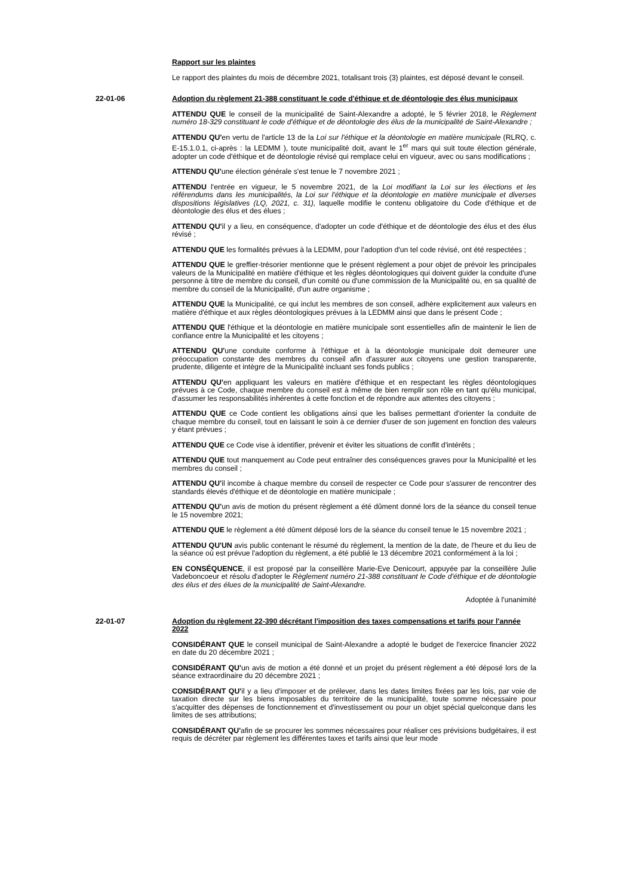Rapport sur les plaintes
Le rapport des plaintes du mois de décembre 2021, totalisant trois (3) plaintes, est déposé devant le conseil.
22-01-06 Adoption du règlement 21-388 constituant le code d'éthique et de déontologie des élus municipaux
ATTENDU QUE le conseil de la municipalité de Saint-Alexandre a adopté, le 5 février 2018, le Règlement numéro 18-329 constituant le code d'éthique et de déontologie des élus de la municipalité de Saint-Alexandre ;
ATTENDU QU'en vertu de l'article 13 de la Loi sur l'éthique et la déontologie en matière municipale (RLRQ, c. E-15.1.0.1, ci-après : la LEDMM ), toute municipalité doit, avant le 1<sup>er</sup> mars qui suit toute élection générale, adopter un code d'éthique et de déontologie révisé qui remplace celui en vigueur, avec ou sans modifications ;
ATTENDU QU'une élection générale s'est tenue le 7 novembre 2021 ;
ATTENDU l'entrée en vigueur, le 5 novembre 2021, de la Loi modifiant la Loi sur les élections et les référendums dans les municipalités, la Loi sur l'éthique et la déontologie en matière municipale et diverses dispositions législatives (LQ, 2021, c. 31), laquelle modifie le contenu obligatoire du Code d'éthique et de déontologie des élus et des élues ;
ATTENDU QU'il y a lieu, en conséquence, d'adopter un code d'éthique et de déontologie des élus et des élus révisé ;
ATTENDU QUE les formalités prévues à la LEDMM, pour l'adoption d'un tel code révisé, ont été respectées ;
ATTENDU QUE le greffier-trésorier mentionne que le présent règlement a pour objet de prévoir les principales valeurs de la Municipalité en matière d'éthique et les règles déontologiques qui doivent guider la conduite d'une personne à titre de membre du conseil, d'un comité ou d'une commission de la Municipalité ou, en sa qualité de membre du conseil de la Municipalité, d'un autre organisme ;
ATTENDU QUE la Municipalité, ce qui inclut les membres de son conseil, adhère explicitement aux valeurs en matière d'éthique et aux règles déontologiques prévues à la LEDMM ainsi que dans le présent Code ;
ATTENDU QUE l'éthique et la déontologie en matière municipale sont essentielles afin de maintenir le lien de confiance entre la Municipalité et les citoyens ;
ATTENDU QU'une conduite conforme à l'éthique et à la déontologie municipale doit demeurer une préoccupation constante des membres du conseil afin d'assurer aux citoyens une gestion transparente, prudente, diligente et intègre de la Municipalité incluant ses fonds publics ;
ATTENDU QU'en appliquant les valeurs en matière d'éthique et en respectant les règles déontologiques prévues à ce Code, chaque membre du conseil est à même de bien remplir son rôle en tant qu'élu municipal, d'assumer les responsabilités inhérentes à cette fonction et de répondre aux attentes des citoyens ;
ATTENDU QUE ce Code contient les obligations ainsi que les balises permettant d'orienter la conduite de chaque membre du conseil, tout en laissant le soin à ce dernier d'user de son jugement en fonction des valeurs y étant prévues ;
ATTENDU QUE ce Code vise à identifier, prévenir et éviter les situations de conflit d'intérêts ;
ATTENDU QUE tout manquement au Code peut entraîner des conséquences graves pour la Municipalité et les membres du conseil ;
ATTENDU QU'il incombe à chaque membre du conseil de respecter ce Code pour s'assurer de rencontrer des standards élevés d'éthique et de déontologie en matière municipale ;
ATTENDU QU'un avis de motion du présent règlement a été dûment donné lors de la séance du conseil tenue le 15 novembre 2021;
ATTENDU QUE le règlement a été dûment déposé lors de la séance du conseil tenue le 15 novembre 2021 ;
ATTENDU QU'UN avis public contenant le résumé du règlement, la mention de la date, de l'heure et du lieu de la séance où est prévue l'adoption du règlement, a été publié le 13 décembre 2021 conformément à la loi ;
EN CONSÉQUENCE, il est proposé par la conseillère Marie-Eve Denicourt, appuyée par la conseillère Julie Vadeboncoeur et résolu d'adopter le Règlement numéro 21-388 constituant le Code d'éthique et de déontologie des élus et des élues de la municipalité de Saint-Alexandre.
Adoptée à l'unanimité
22-01-07 Adoption du règlement 22-390 décrétant l'imposition des taxes compensations et tarifs pour l'année 2022
CONSIDÉRANT QUE le conseil municipal de Saint-Alexandre a adopté le budget de l'exercice financier 2022 en date du 20 décembre 2021 ;
CONSIDÉRANT QU'un avis de motion a été donné et un projet du présent règlement a été déposé lors de la séance extraordinaire du 20 décembre 2021 ;
CONSIDÉRANT QU'il y a lieu d'imposer et de prélever, dans les dates limites fixées par les lois, par voie de taxation directe sur les biens imposables du territoire de la municipalité, toute somme nécessaire pour s'acquitter des dépenses de fonctionnement et d'investissement ou pour un objet spécial quelconque dans les limites de ses attributions;
CONSIDÉRANT QU'afin de se procurer les sommes nécessaires pour réaliser ces prévisions budgétaires, il est requis de décréter par règlement les différentes taxes et tarifs ainsi que leur mode